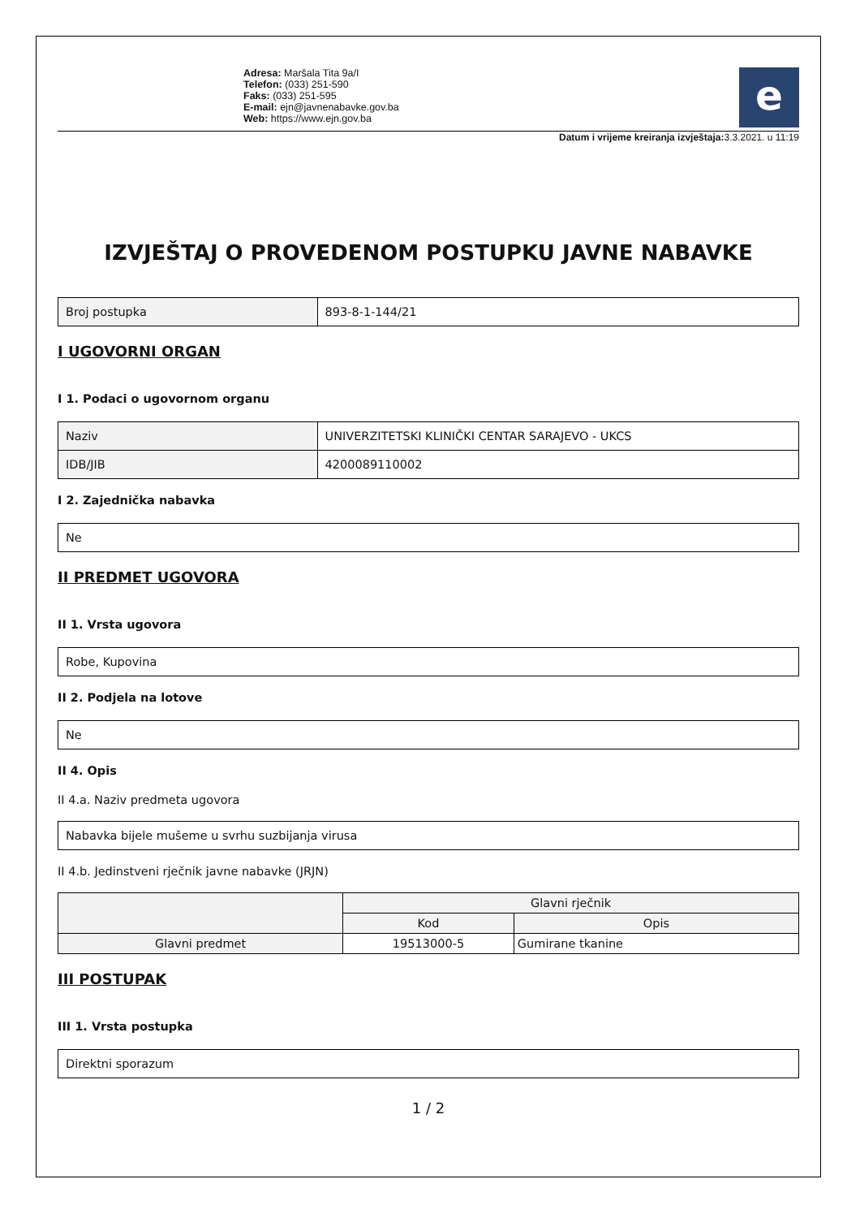Adresa: Maršala Tita 9a/I
Telefon: (033) 251-590
Faks: (033) 251-595
E-mail: ejn@javnenabavke.gov.ba
Web: https://www.ejn.gov.ba
e
Datum i vrijeme kreiranja izvještaja: 3.3.2021. u 11:19
IZVJEŠTAJ O PROVEDENOM POSTUPKU JAVNE NABAVKE
| Broj postupka | 893-8-1-144/21 |
I UGOVORNI ORGAN
I 1. Podaci o ugovornom organu
| Naziv | UNIVERZITETSKI KLINIČKI CENTAR SARAJEVO - UKCS |
| IDB/JIB | 4200089110002 |
I 2. Zajednička nabavka
| Ne |
II PREDMET UGOVORA
II 1. Vrsta ugovora
| Robe, Kupovina |
II 2. Podjela na lotove
| Ne |
II 4. Opis
II 4.a. Naziv predmeta ugovora
| Nabavka bijele mušeme u svrhu suzbijanja virusa |
II 4.b. Jedinstveni rječnik javne nabavke (JRJN)
| | Glavni rječnik | |
| --- | --- | --- |
| | Kod | Opis |
| Glavni predmet | 19513000-5 | Gumirane tkanine |
III POSTUPAK
III 1. Vrsta postupka
| Direktni sporazum |
1 / 2